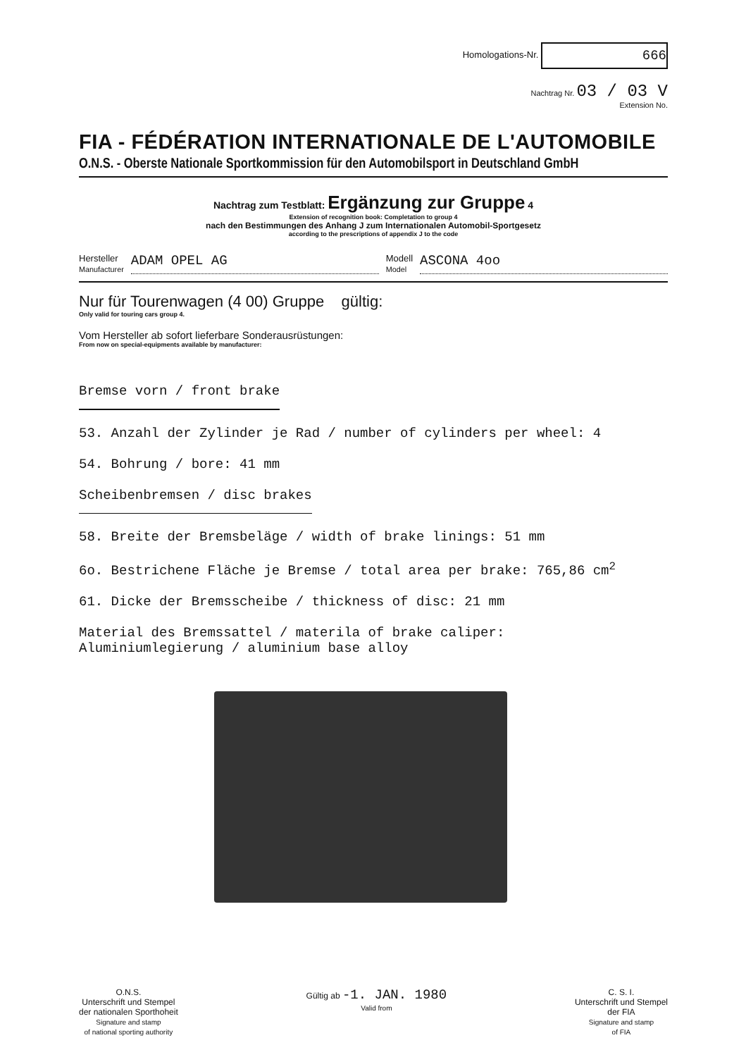Homologations-Nr. 666
Nachtrag Nr. 03 / 03 V
Extension No.
FIA - FÉDÉRATION INTERNATIONALE DE L'AUTOMOBILE
O.N.S. - Oberste Nationale Sportkommission für den Automobilsport in Deutschland GmbH
Nachtrag zum Testblatt: Ergänzung zur Gruppe 4
Extension of recognition book: Completation to group 4
nach den Bestimmungen des Anhang J zum Internationalen Automobil-Sportgesetz
according to the prescriptions of appendix J to the code
Hersteller
Manufacturer ADAM OPEL AG Modell
Model ASCONA 4oo
Nur für Tourenwagen (4 00) Gruppe gültig:
Only valid for touring cars group 4.
Vom Hersteller ab sofort lieferbare Sonderausrüstungen:
From now on special-equipments available by manufacturer:
Bremse vorn / front brake
53. Anzahl der Zylinder je Rad / number of cylinders per wheel: 4
54. Bohrung / bore: 41 mm
Scheibenbremsen / disc brakes
58. Breite der Bremsbeläge / width of brake linings: 51 mm
6o. Bestrichene Fläche je Bremse / total area per brake: 765,86 cm<sup>2</sup>
61. Dicke der Bremsscheibe / thickness of disc: 21 mm
Material des Bremssattel / materila of brake caliper:
Aluminiumlegierung / aluminium base alloy
O.N.S.
Unterschrift und Stempel
der nationalen Sporthoheit
Signature and stamp
of national sporting authority
Gültig ab -1. JAN. 1980
Valid from
C. S. I.
Unterschrift und Stempel
der FIA
Signature and stamp
of FIA